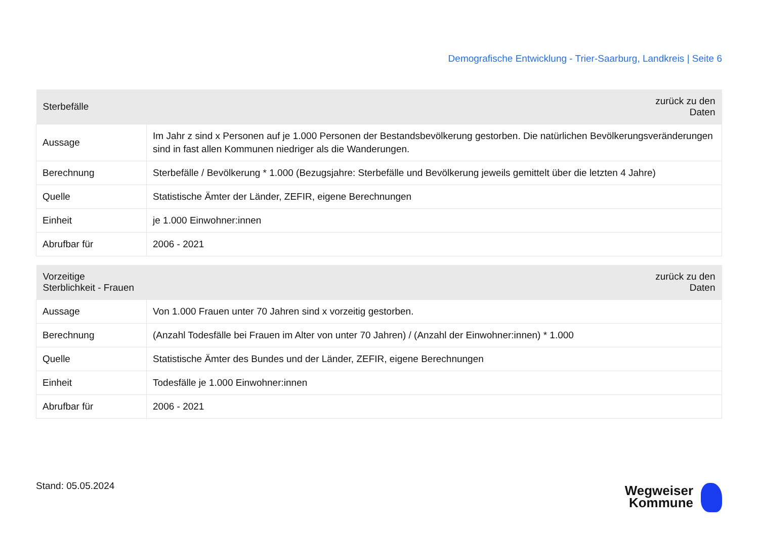Demografische Entwicklung - Trier-Saarburg, Landkreis | Seite 6
| Sterbefälle | zurück zu den Daten |
| --- | --- |
| Aussage | Im Jahr z sind x Personen auf je 1.000 Personen der Bestandsbevölkerung gestorben. Die natürlichen Bevölkerungsveränderungen sind in fast allen Kommunen niedriger als die Wanderungen. |
| Berechnung | Sterbefälle / Bevölkerung * 1.000 (Bezugsjahre: Sterbefälle und Bevölkerung jeweils gemittelt über die letzten 4 Jahre) |
| Quelle | Statistische Ämter der Länder, ZEFIR, eigene Berechnungen |
| Einheit | je 1.000 Einwohner:innen |
| Abrufbar für | 2006 - 2021 |
| Vorzeitige Sterblichkeit - Frauen | zurück zu den Daten |
| --- | --- |
| Aussage | Von 1.000 Frauen unter 70 Jahren sind x vorzeitig gestorben. |
| Berechnung | (Anzahl Todesfälle bei Frauen im Alter von unter 70 Jahren) / (Anzahl der Einwohner:innen) * 1.000 |
| Quelle | Statistische Ämter des Bundes und der Länder, ZEFIR, eigene Berechnungen |
| Einheit | Todesfälle je 1.000 Einwohner:innen |
| Abrufbar für | 2006 - 2021 |
Stand: 05.05.2024
Wegweiser
Kommune